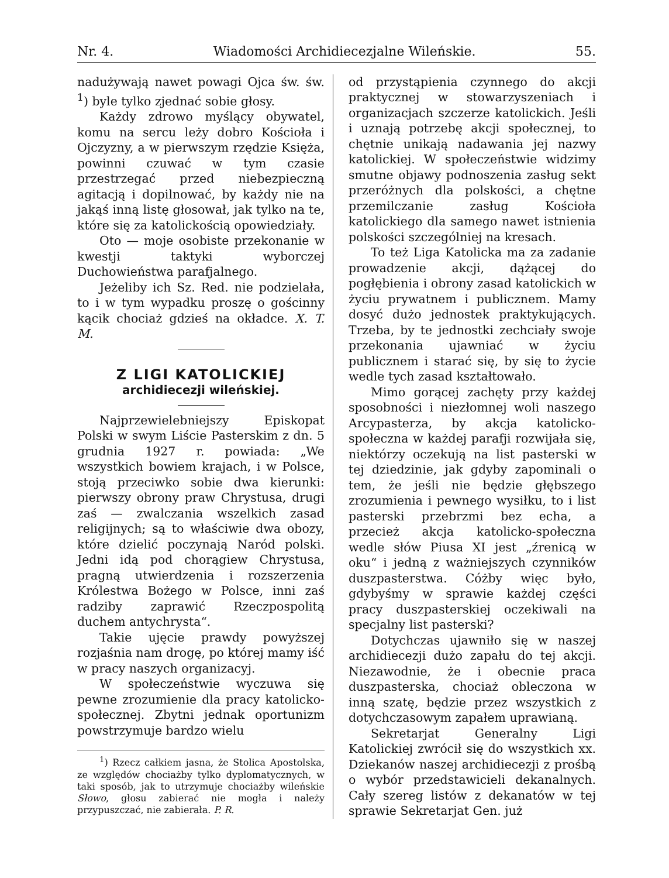Nr. 4. Wiadomości Archidiecezjalne Wileńskie. 55.
nadużywają nawet powagi Ojca św. św. <sup>1</sup>) byle tylko zjednać sobie głosy.
Każdy zdrowo myślący obywatel, komu na sercu leży dobro Kościoła i Ojczyzny, a w pierwszym rzędzie Księża, powinni czuwać w tym czasie przestrzegać przed niebezpieczną agitacją i dopilnować, by każdy nie na jakąś inną listę głosował, jak tylko na te, które się za katolickością opowiedziały.
Oto — moje osobiste przekonanie w kwestji taktyki wyborczej Duchowieństwa parafjalnego.
Jeżeliby ich Sz. Red. nie podzielała, to i w tym wypadku proszę o gościnny kącik chociaż gdzieś na okładce. X. T. M.
Z LIGI KATOLICKIEJ
archidiecezji wileńskiej.
Najprzewielebniejszy Episkopat Polski w swym Liście Pasterskim z dn. 5 grudnia 1927 r. powiada: „We wszystkich bowiem krajach, i w Polsce, stoją przeciwko sobie dwa kierunki: pierwszy obrony praw Chrystusa, drugi zaś — zwalczania wszelkich zasad religijnych; są to właściwie dwa obozy, które dzielić poczynają Naród polski. Jedni idą pod chorągiew Chrystusa, pragną utwierdzenia i rozszerzenia Królestwa Bożego w Polsce, inni zaś radziby zaprawić Rzeczpospolitą duchem antychrysta“.
Takie ujęcie prawdy powyższej rozjaśnia nam drogę, po której mamy iść w pracy naszych organizacyj.
W społeczeństwie wyczuwa się pewne zrozumienie dla pracy katolicko-społecznej. Zbytni jednak oportunizm powstrzymuje bardzo wielu
<sup>1</sup>) Rzecz całkiem jasna, że Stolica Apostolska, ze względów chociażby tylko dyplomatycznych, w taki sposób, jak to utrzymuje chociażby wileńskie Słowo, głosu zabierać nie mogła i należy przypuszczać, nie zabierała. P. R.
od przystąpienia czynnego do akcji praktycznej w stowarzyszeniach i organizacjach szczerze katolickich. Jeśli i uznają potrzebę akcji społecznej, to chętnie unikają nadawania jej nazwy katolickiej. W społeczeństwie widzimy smutne objawy podnoszenia zasług sekt przeróżnych dla polskości, a chętne przemilczanie zasług Kościoła katolickiego dla samego nawet istnienia polskości szczególniej na kresach.
To też Liga Katolicka ma za zadanie prowadzenie akcji, dążącej do pogłębienia i obrony zasad katolickich w życiu prywatnem i publicznem. Mamy dosyć dużo jednostek praktykujących. Trzeba, by te jednostki zechciały swoje przekonania ujawniać w życiu publicznem i starać się, by się to życie wedle tych zasad kształtowało.
Mimo gorącej zachęty przy każdej sposobności i niezłomnej woli naszego Arcypasterza, by akcja katolicko-społeczna w każdej parafji rozwijała się, niektórzy oczekują na list pasterski w tej dziedzinie, jak gdyby zapominali o tem, że jeśli nie będzie głębszego zrozumienia i pewnego wysiłku, to i list pasterski przebrzmi bez echa, a przecież akcja katolicko-społeczna wedle słów Piusa XI jest „źrenicą w oku“ i jedną z ważniejszych czynników duszpasterstwa. Cóżby więc było, gdybyśmy w sprawie każdej części pracy duszpasterskiej oczekiwali na specjalny list pasterski?
Dotychczas ujawniło się w naszej archidiecezji dużo zapału do tej akcji. Niezawodnie, że i obecnie praca duszpasterska, chociaż obleczona w inną szatę, będzie przez wszystkich z dotychczasowym zapałem uprawianą.
Sekretarjat Generalny Ligi Katolickiej zwrócił się do wszystkich xx. Dziekanów naszej archidiecezji z prośbą o wybór przedstawicieli dekanalnych. Cały szereg listów z dekanatów w tej sprawie Sekretarjat Gen. już